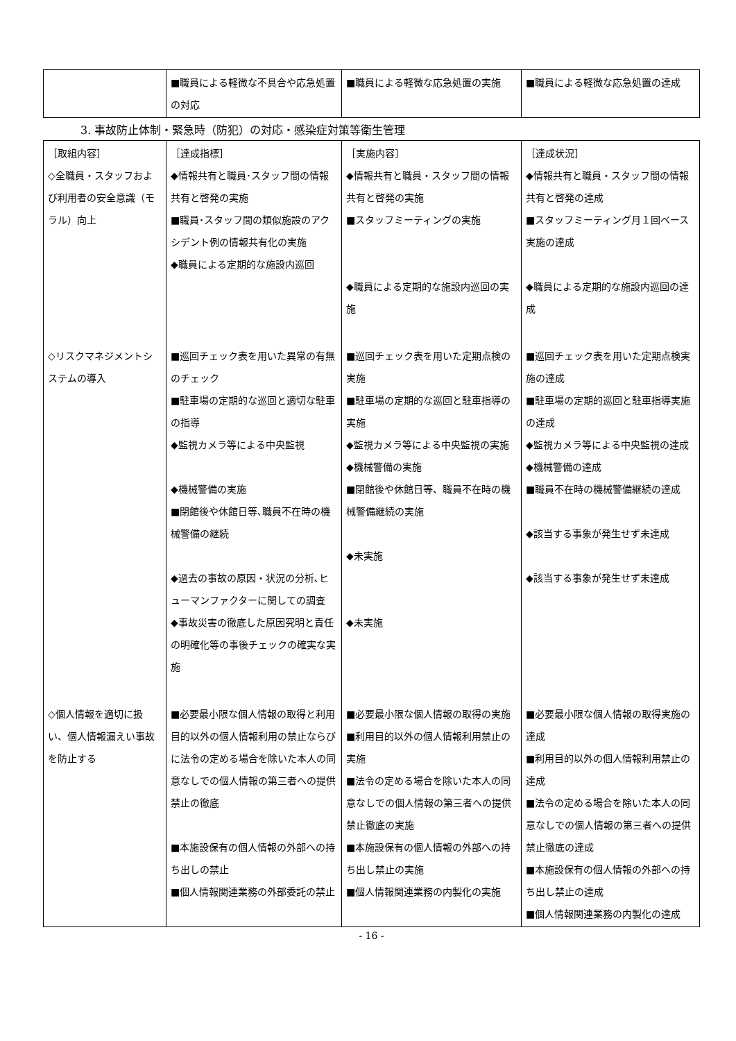| | ■職員による軽微な不具合や応急処置の対応 | ■職員による軽微な応急処置の実施 | ■職員による軽微な応急処置の達成 |
3. 事故防止体制・緊急時（防犯）の対応・感染症対策等衛生管理
| ［取組内容］ ◇全職員・スタッフおよび利用者の安全意識（モラル）向上 | ［達成指標］ ◆情報共有と職員･スタッフ間の情報共有と啓発の実施 ■職員･スタッフ間の類似施設のアクシデント例の情報共有化の実施 ◆職員による定期的な施設内巡回 | ［実施内容］ ◆情報共有と職員・スタッフ間の情報共有と啓発の実施 ■スタッフミーティングの実施 ◆職員による定期的な施設内巡回の実施 | ［達成状況］ ◆情報共有と職員・スタッフ間の情報共有と啓発の達成 ■スタッフミーティング月１回ベース実施の達成 ◆職員による定期的な施設内巡回の達成 |
| ◇リスクマネジメントシステムの導入 | ■巡回チェック表を用いた異常の有無のチェック ■駐車場の定期的な巡回と適切な駐車の指導 ◆監視カメラ等による中央監視 ◆機械警備の実施 ■閉館後や休館日等､職員不在時の機械警備の継続 ◆過去の事故の原因・状況の分析､ヒューマンファクターに関しての調査 ◆事故災害の徹底した原因究明と責任の明確化等の事後チェックの確実な実施 | ■巡回チェック表を用いた定期点検の実施 ■駐車場の定期的な巡回と駐車指導の実施 ◆監視カメラ等による中央監視の実施 ◆機械警備の実施 ■閉館後や休館日等、職員不在時の機械警備継続の実施 ◆未実施 ◆未実施 | ■巡回チェック表を用いた定期点検実施の達成 ■駐車場の定期的巡回と駐車指導実施の達成 ◆監視カメラ等による中央監視の達成 ◆機械警備の達成 ■職員不在時の機械警備継続の達成 ◆該当する事象が発生せず未達成 ◆該当する事象が発生せず未達成 |
| ◇個人情報を適切に扱い、個人情報漏えい事故を防止する | ■必要最小限な個人情報の取得と利用目的以外の個人情報利用の禁止ならびに法令の定める場合を除いた本人の同意なしでの個人情報の第三者への提供禁止の徹底 ■本施設保有の個人情報の外部への持ち出しの禁止 ■個人情報関連業務の外部委託の禁止 | ■必要最小限な個人情報の取得の実施 ■利用目的以外の個人情報利用禁止の実施 ■法令の定める場合を除いた本人の同意なしでの個人情報の第三者への提供禁止徹底の実施 ■本施設保有の個人情報の外部への持ち出し禁止の実施 ■個人情報関連業務の内製化の実施 | ■必要最小限な個人情報の取得実施の達成 ■利用目的以外の個人情報利用禁止の達成 ■法令の定める場合を除いた本人の同意なしでの個人情報の第三者への提供禁止徹底の達成 ■本施設保有の個人情報の外部への持ち出し禁止の達成 ■個人情報関連業務の内製化の達成 |
- 16 -